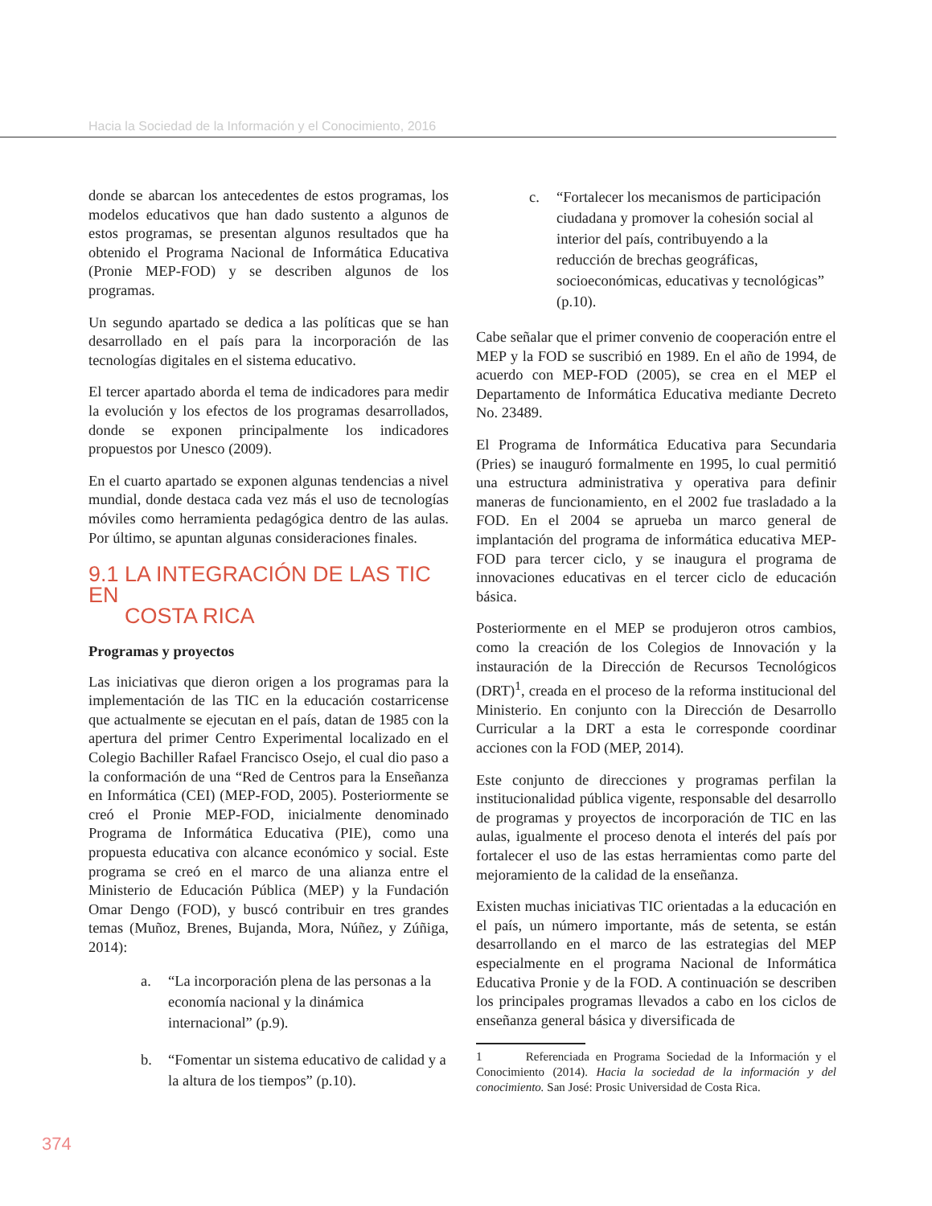Hacia la Sociedad de la Información y el Conocimiento, 2016
donde se abarcan los antecedentes de estos programas, los modelos educativos que han dado sustento a algunos de estos programas, se presentan algunos resultados que ha obtenido el Programa Nacional de Informática Educativa (Pronie MEP-FOD) y se describen algunos de los programas.
Un segundo apartado se dedica a las políticas que se han desarrollado en el país para la incorporación de las tecnologías digitales en el sistema educativo.
El tercer apartado aborda el tema de indicadores para medir la evolución y los efectos de los programas desarrollados, donde se exponen principalmente los indicadores propuestos por Unesco (2009).
En el cuarto apartado se exponen algunas tendencias a nivel mundial, donde destaca cada vez más el uso de tecnologías móviles como herramienta pedagógica dentro de las aulas. Por último, se apuntan algunas consideraciones finales.
9.1 LA INTEGRACIÓN DE LAS TIC EN
COSTA RICA
Programas y proyectos
Las iniciativas que dieron origen a los programas para la implementación de las TIC en la educación costarricense que actualmente se ejecutan en el país, datan de 1985 con la apertura del primer Centro Experimental localizado en el Colegio Bachiller Rafael Francisco Osejo, el cual dio paso a la conformación de una “Red de Centros para la Enseñanza en Informática (CEI) (MEP-FOD, 2005). Posteriormente se creó el Pronie MEP-FOD, inicialmente denominado Programa de Informática Educativa (PIE), como una propuesta educativa con alcance económico y social. Este programa se creó en el marco de una alianza entre el Ministerio de Educación Pública (MEP) y la Fundación Omar Dengo (FOD), y buscó contribuir en tres grandes temas (Muñoz, Brenes, Bujanda, Mora, Núñez, y Zúñiga, 2014):
a. “La incorporación plena de las personas a la economía nacional y la dinámica internacional” (p.9).
b. “Fomentar un sistema educativo de calidad y a la altura de los tiempos” (p.10).
c. “Fortalecer los mecanismos de participación ciudadana y promover la cohesión social al interior del país, contribuyendo a la reducción de brechas geográficas, socioeconómicas, educativas y tecnológicas” (p.10).
Cabe señalar que el primer convenio de cooperación entre el MEP y la FOD se suscribió en 1989. En el año de 1994, de acuerdo con MEP-FOD (2005), se crea en el MEP el Departamento de Informática Educativa mediante Decreto No. 23489.
El Programa de Informática Educativa para Secundaria (Pries) se inauguró formalmente en 1995, lo cual permitió una estructura administrativa y operativa para definir maneras de funcionamiento, en el 2002 fue trasladado a la FOD. En el 2004 se aprueba un marco general de implantación del programa de informática educativa MEP-FOD para tercer ciclo, y se inaugura el programa de innovaciones educativas en el tercer ciclo de educación básica.
Posteriormente en el MEP se produjeron otros cambios, como la creación de los Colegios de Innovación y la instauración de la Dirección de Recursos Tecnológicos (DRT)<sup>1</sup>, creada en el proceso de la reforma institucional del Ministerio. En conjunto con la Dirección de Desarrollo Curricular a la DRT a esta le corresponde coordinar acciones con la FOD (MEP, 2014).
Este conjunto de direcciones y programas perfilan la institucionalidad pública vigente, responsable del desarrollo de programas y proyectos de incorporación de TIC en las aulas, igualmente el proceso denota el interés del país por fortalecer el uso de las estas herramientas como parte del mejoramiento de la calidad de la enseñanza.
Existen muchas iniciativas TIC orientadas a la educación en el país, un número importante, más de setenta, se están desarrollando en el marco de las estrategias del MEP especialmente en el programa Nacional de Informática Educativa Pronie y de la FOD. A continuación se describen los principales programas llevados a cabo en los ciclos de enseñanza general básica y diversificada de
1 Referenciada en Programa Sociedad de la Información y el Conocimiento (2014). Hacia la sociedad de la información y del conocimiento. San José: Prosic Universidad de Costa Rica.
374